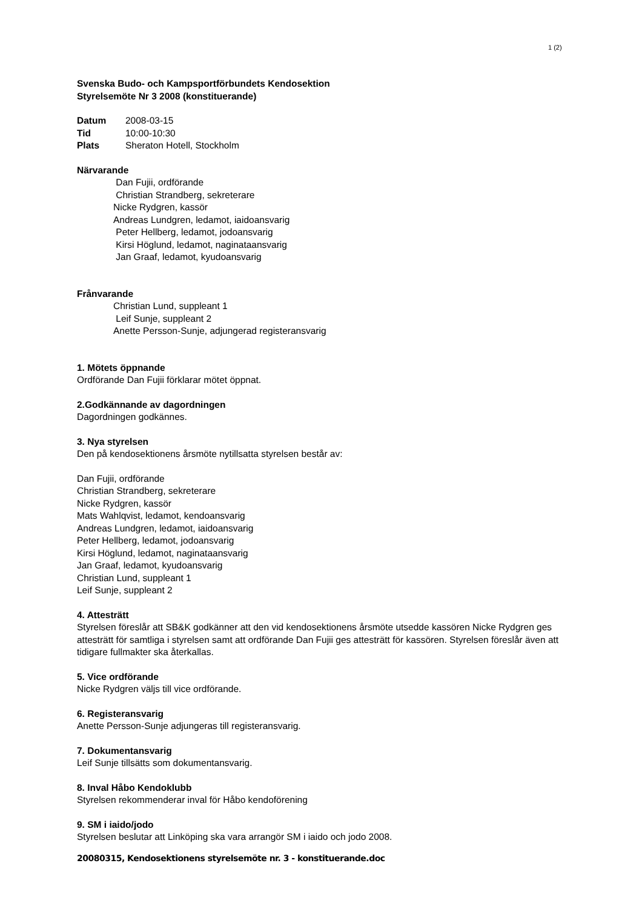1 (2)
Svenska Budo- och Kampsportförbundets Kendosektion
Styrelsemöte Nr 3 2008 (konstituerande)
Datum 2008-03-15
Tid 10:00-10:30
Plats Sheraton Hotell, Stockholm
Närvarande
Dan Fujii, ordförande
Christian Strandberg, sekreterare
Nicke Rydgren, kassör
Andreas Lundgren, ledamot, iaidoansvarig
Peter Hellberg, ledamot, jodoansvarig
Kirsi Höglund, ledamot, naginataansvarig
Jan Graaf, ledamot, kyudoansvarig
Frånvarande
Christian Lund, suppleant 1
Leif Sunje, suppleant 2
Anette Persson-Sunje, adjungerad registeransvarig
1. Mötets öppnande
Ordförande Dan Fujii förklarar mötet öppnat.
2.Godkännande av dagordningen
Dagordningen godkännes.
3. Nya styrelsen
Den på kendosektionens årsmöte nytillsatta styrelsen består av:
Dan Fujii, ordförande
Christian Strandberg, sekreterare
Nicke Rydgren, kassör
Mats Wahlqvist, ledamot, kendoansvarig
Andreas Lundgren, ledamot, iaidoansvarig
Peter Hellberg, ledamot, jodoansvarig
Kirsi Höglund, ledamot, naginataansvarig
Jan Graaf, ledamot, kyudoansvarig
Christian Lund, suppleant 1
Leif Sunje, suppleant 2
4. Attesträtt
Styrelsen föreslår att SB&K godkänner att den vid kendosektionens årsmöte utsedde kassören Nicke Rydgren ges attesträtt för samtliga i styrelsen samt att ordförande Dan Fujii ges attesträtt för kassören. Styrelsen föreslår även att tidigare fullmakter ska återkallas.
5. Vice ordförande
Nicke Rydgren väljs till vice ordförande.
6. Registeransvarig
Anette Persson-Sunje adjungeras till registeransvarig.
7. Dokumentansvarig
Leif Sunje tillsätts som dokumentansvarig.
8. Inval Håbo Kendoklubb
Styrelsen rekommenderar inval för Håbo kendoförening
9. SM i iaido/jodo
Styrelsen beslutar att Linköping ska vara arrangör SM i iaido och jodo 2008.
20080315, Kendosektionens styrelsemöte nr. 3 - konstituerande.doc